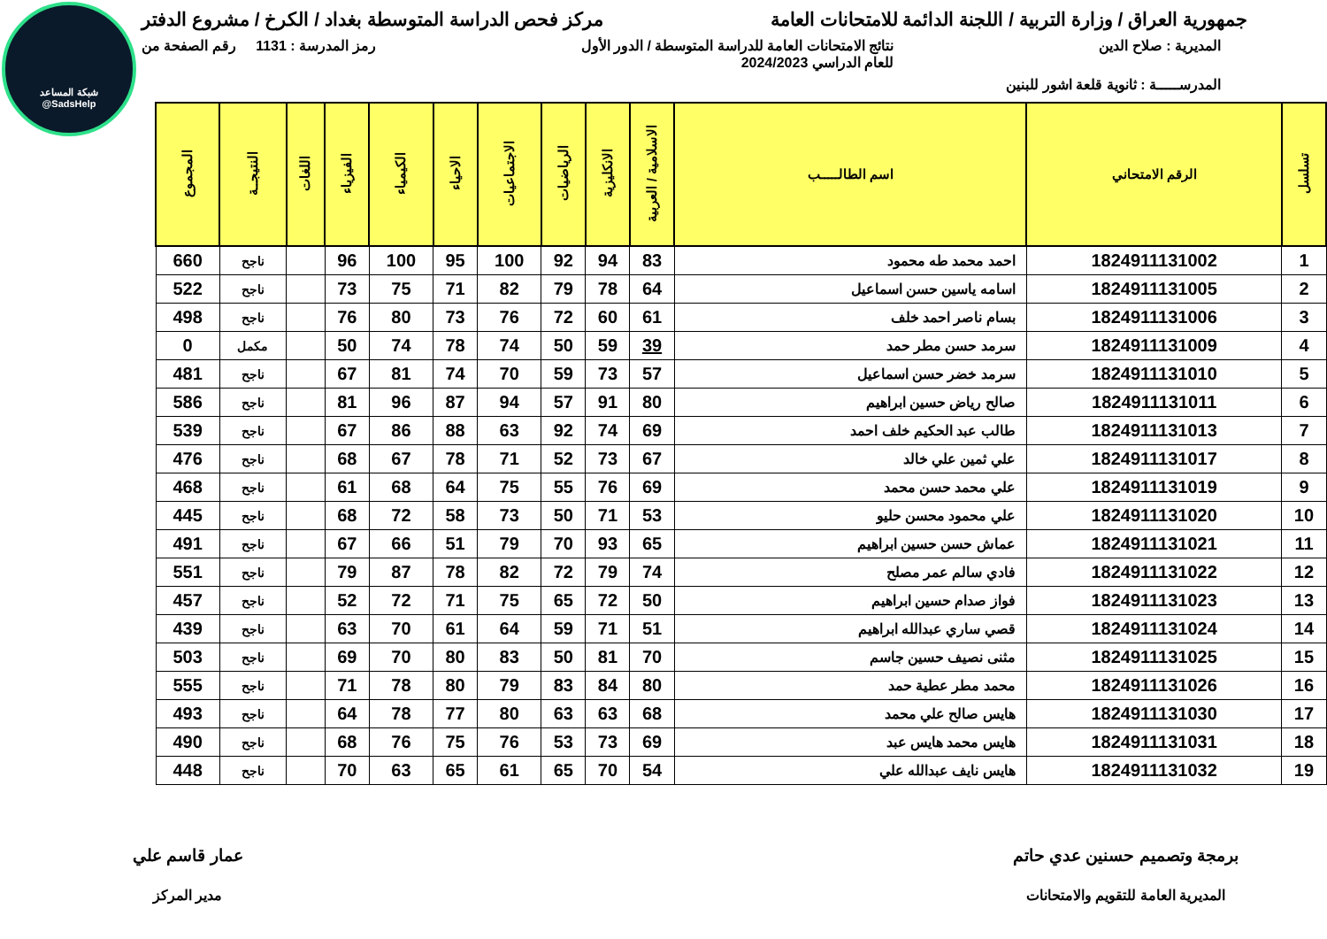شبكة المساعد
@SadsHelp
جمهورية العراق / وزارة التربية / اللجنة الدائمة للامتحانات العامة
مركز فحص الدراسة المتوسطة بغداد / الكرخ / مشروع الدفتر
المديرية : صلاح الدين نتائج الامتحانات العامة للدراسة المتوسطة / الدور الأول
للعام الدراسي 2024/2023
رمز المدرسة : 1131 رقم الصفحة من
المدرســـــة : ثانوية قلعة اشور للبنين
| تسلسل | الرقم الامتحاني | اسم الطالـــــب | الاسلامية / العربية | الانكليزية | الرياضيات | الاجتماعيات | الاحياء | الكيمياء | الفيزياء | اللغات | النتيجــة | المجموع |
| --- | --- | --- | --- | --- | --- | --- | --- | --- | --- | --- | --- | --- |
| 1 | 1824911131002 | احمد محمد طه محمود | 83 | 94 | 92 | 100 | 95 | 100 | 96 | | ناجح | 660 |
| 2 | 1824911131005 | اسامه ياسين حسن اسماعيل | 64 | 78 | 79 | 82 | 71 | 75 | 73 | | ناجح | 522 |
| 3 | 1824911131006 | بسام ناصر احمد خلف | 61 | 60 | 72 | 76 | 73 | 80 | 76 | | ناجح | 498 |
| 4 | 1824911131009 | سرمد حسن مطر حمد | 39 | 59 | 50 | 74 | 78 | 74 | 50 | | مكمل | 0 |
| 5 | 1824911131010 | سرمد خضر حسن اسماعيل | 57 | 73 | 59 | 70 | 74 | 81 | 67 | | ناجح | 481 |
| 6 | 1824911131011 | صالح رياض حسين ابراهيم | 80 | 91 | 57 | 94 | 87 | 96 | 81 | | ناجح | 586 |
| 7 | 1824911131013 | طالب عبد الحكيم خلف احمد | 69 | 74 | 92 | 63 | 88 | 86 | 67 | | ناجح | 539 |
| 8 | 1824911131017 | علي ثمين علي خالد | 67 | 73 | 52 | 71 | 78 | 67 | 68 | | ناجح | 476 |
| 9 | 1824911131019 | علي محمد حسن محمد | 69 | 76 | 55 | 75 | 64 | 68 | 61 | | ناجح | 468 |
| 10 | 1824911131020 | علي محمود محسن حليو | 53 | 71 | 50 | 73 | 58 | 72 | 68 | | ناجح | 445 |
| 11 | 1824911131021 | عماش حسن حسين ابراهيم | 65 | 93 | 70 | 79 | 51 | 66 | 67 | | ناجح | 491 |
| 12 | 1824911131022 | فادي سالم عمر مصلح | 74 | 79 | 72 | 82 | 78 | 87 | 79 | | ناجح | 551 |
| 13 | 1824911131023 | فواز صدام حسين ابراهيم | 50 | 72 | 65 | 75 | 71 | 72 | 52 | | ناجح | 457 |
| 14 | 1824911131024 | قصي ساري عبدالله ابراهيم | 51 | 71 | 59 | 64 | 61 | 70 | 63 | | ناجح | 439 |
| 15 | 1824911131025 | مثنى نصيف حسين جاسم | 70 | 81 | 50 | 83 | 80 | 70 | 69 | | ناجح | 503 |
| 16 | 1824911131026 | محمد مطر عطية حمد | 80 | 84 | 83 | 79 | 80 | 78 | 71 | | ناجح | 555 |
| 17 | 1824911131030 | هايس صالح علي محمد | 68 | 63 | 63 | 80 | 77 | 78 | 64 | | ناجح | 493 |
| 18 | 1824911131031 | هايس محمد هايس عبد | 69 | 73 | 53 | 76 | 75 | 76 | 68 | | ناجح | 490 |
| 19 | 1824911131032 | هايس نايف عبدالله علي | 54 | 70 | 65 | 61 | 65 | 63 | 70 | | ناجح | 448 |
برمجة وتصميم حسنين عدي حاتم
المديرية العامة للتقويم والامتحانات
عمار قاسم علي
مدير المركز